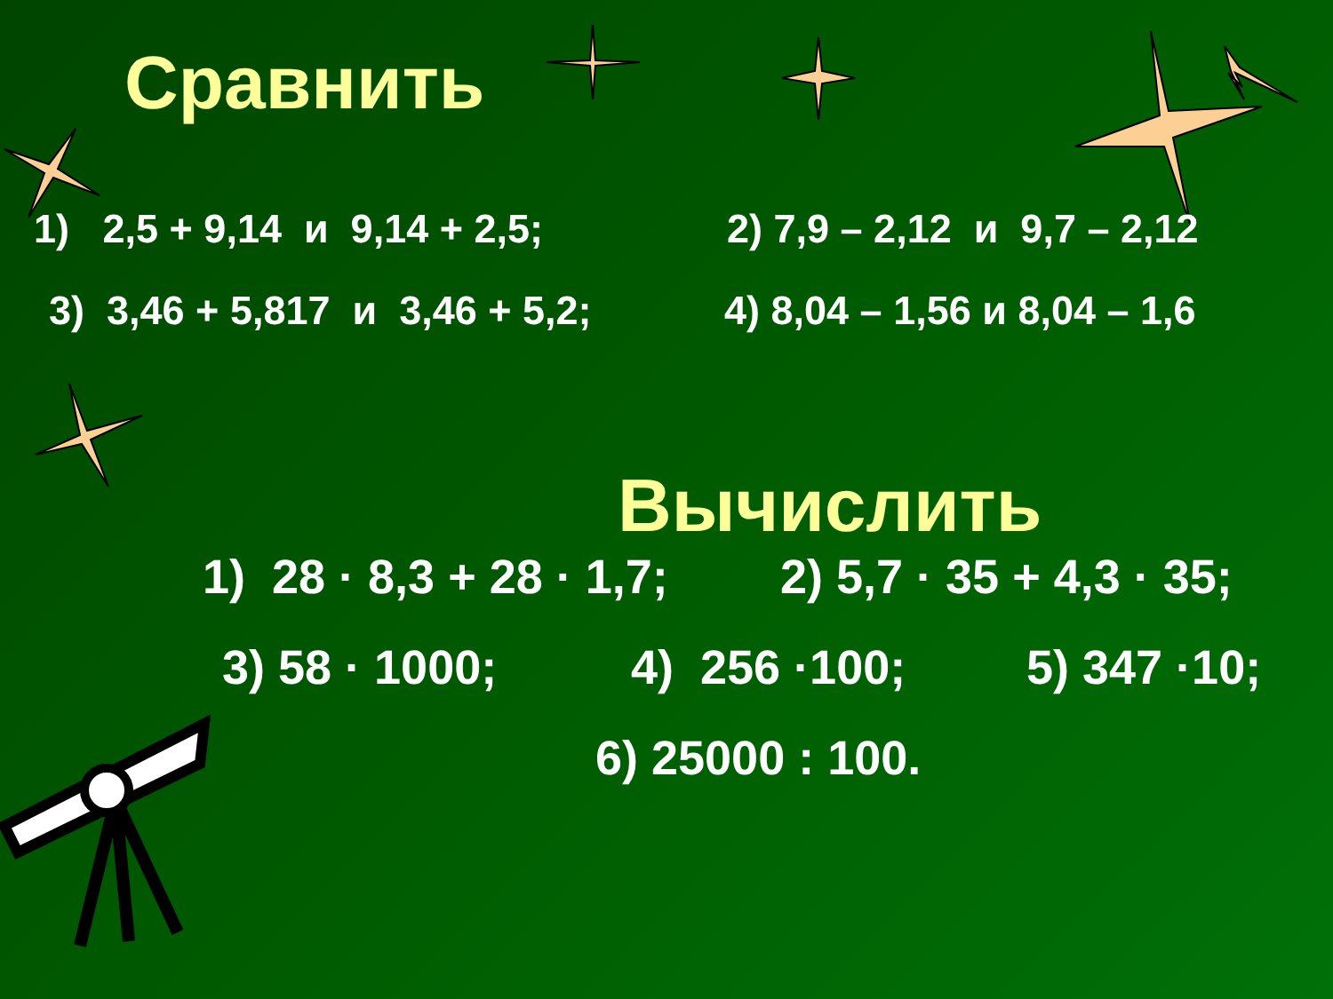Сравнить
1) 2,5 + 9,14 и 9,14 + 2,5; 2) 7,9 – 2,12 и 9,7 – 2,12
3) 3,46 + 5,817 и 3,46 + 5,2; 4) 8,04 – 1,56 и 8,04 – 1,6
Вычислить
1) 28 · 8,3 + 28 · 1,7; 2) 5,7 · 35 + 4,3 · 35;
3) 58 · 1000; 4) 256 ·100; 5) 347 ·10;
6) 25000 : 100.